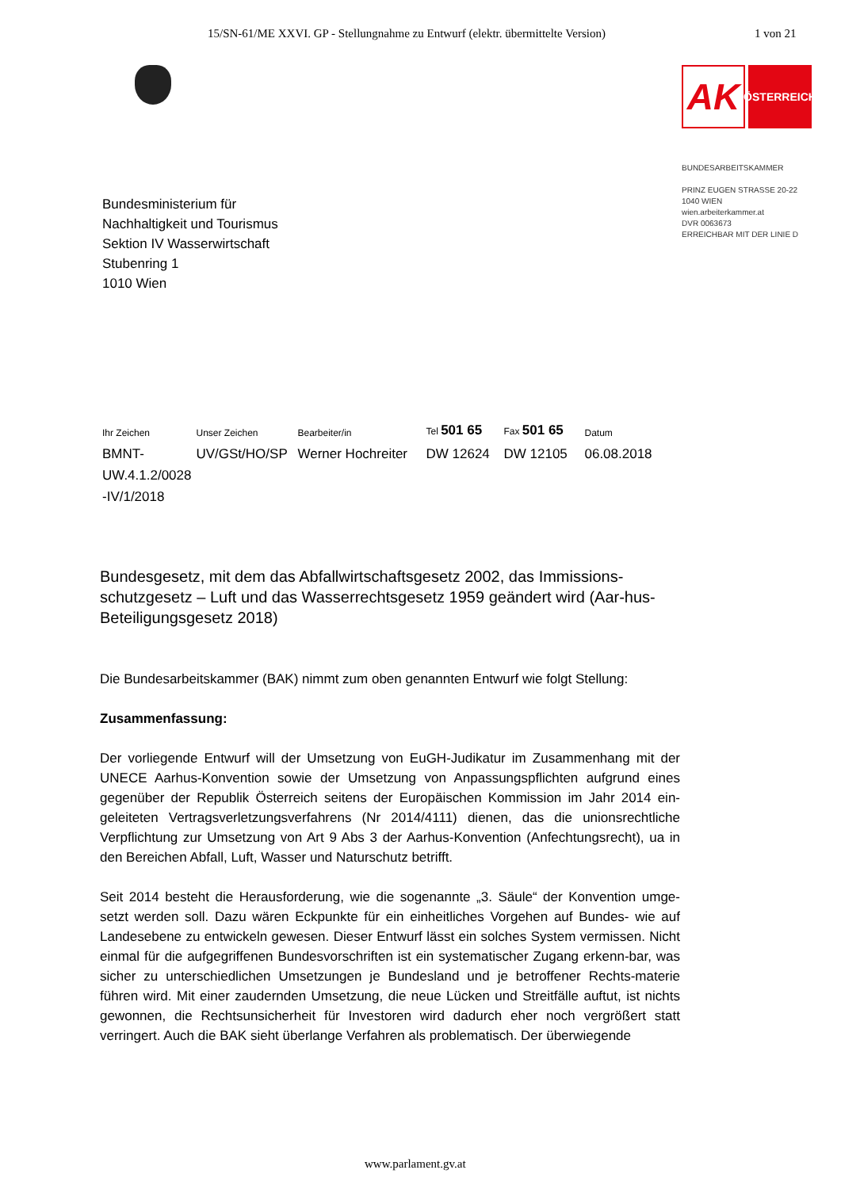15/SN-61/ME XXVI. GP - Stellungnahme zu Entwurf (elektr. übermittelte Version) 1 von 21
AK
ÖSTERREICH
BUNDESARBEITSKAMMER
PRINZ EUGEN STRASSE 20-22
1040 WIEN
wien.arbeiterkammer.at
DVR 0063673
ERREICHBAR MIT DER LINIE D
Bundesministerium für
Nachhaltigkeit und Tourismus
Sektion IV Wasserwirtschaft
Stubenring 1
1010 Wien
| Ihr Zeichen | Unser Zeichen | Bearbeiter/in | Tel 501 65 | Fax 501 65 | Datum |
| --- | --- | --- | --- | --- | --- |
| BMNT- UW.4.1.2/0028 -IV/1/2018 | UV/GSt/HO/SP | Werner Hochreiter | DW 12624 | DW 12105 | 06.08.2018 |
Bundesgesetz, mit dem das Abfallwirtschaftsgesetz 2002, das Immissions-schutzgesetz – Luft und das Wasserrechtsgesetz 1959 geändert wird (Aar-hus-Beteiligungsgesetz 2018)
Die Bundesarbeitskammer (BAK) nimmt zum oben genannten Entwurf wie folgt Stellung:
Zusammenfassung:
Der vorliegende Entwurf will der Umsetzung von EuGH-Judikatur im Zusammenhang mit der UNECE Aarhus-Konvention sowie der Umsetzung von Anpassungspflichten aufgrund eines gegenüber der Republik Österreich seitens der Europäischen Kommission im Jahr 2014 ein-geleiteten Vertragsverletzungsverfahrens (Nr 2014/4111) dienen, das die unionsrechtliche Verpflichtung zur Umsetzung von Art 9 Abs 3 der Aarhus-Konvention (Anfechtungsrecht), ua in den Bereichen Abfall, Luft, Wasser und Naturschutz betrifft.
Seit 2014 besteht die Herausforderung, wie die sogenannte „3. Säule“ der Konvention umge-setzt werden soll. Dazu wären Eckpunkte für ein einheitliches Vorgehen auf Bundes- wie auf Landesebene zu entwickeln gewesen. Dieser Entwurf lässt ein solches System vermissen. Nicht einmal für die aufgegriffenen Bundesvorschriften ist ein systematischer Zugang erkenn-bar, was sicher zu unterschiedlichen Umsetzungen je Bundesland und je betroffener Rechts-materie führen wird. Mit einer zaudernden Umsetzung, die neue Lücken und Streitfälle auftut, ist nichts gewonnen, die Rechtsunsicherheit für Investoren wird dadurch eher noch vergrößert statt verringert. Auch die BAK sieht überlange Verfahren als problematisch. Der überwiegende
www.parlament.gv.at